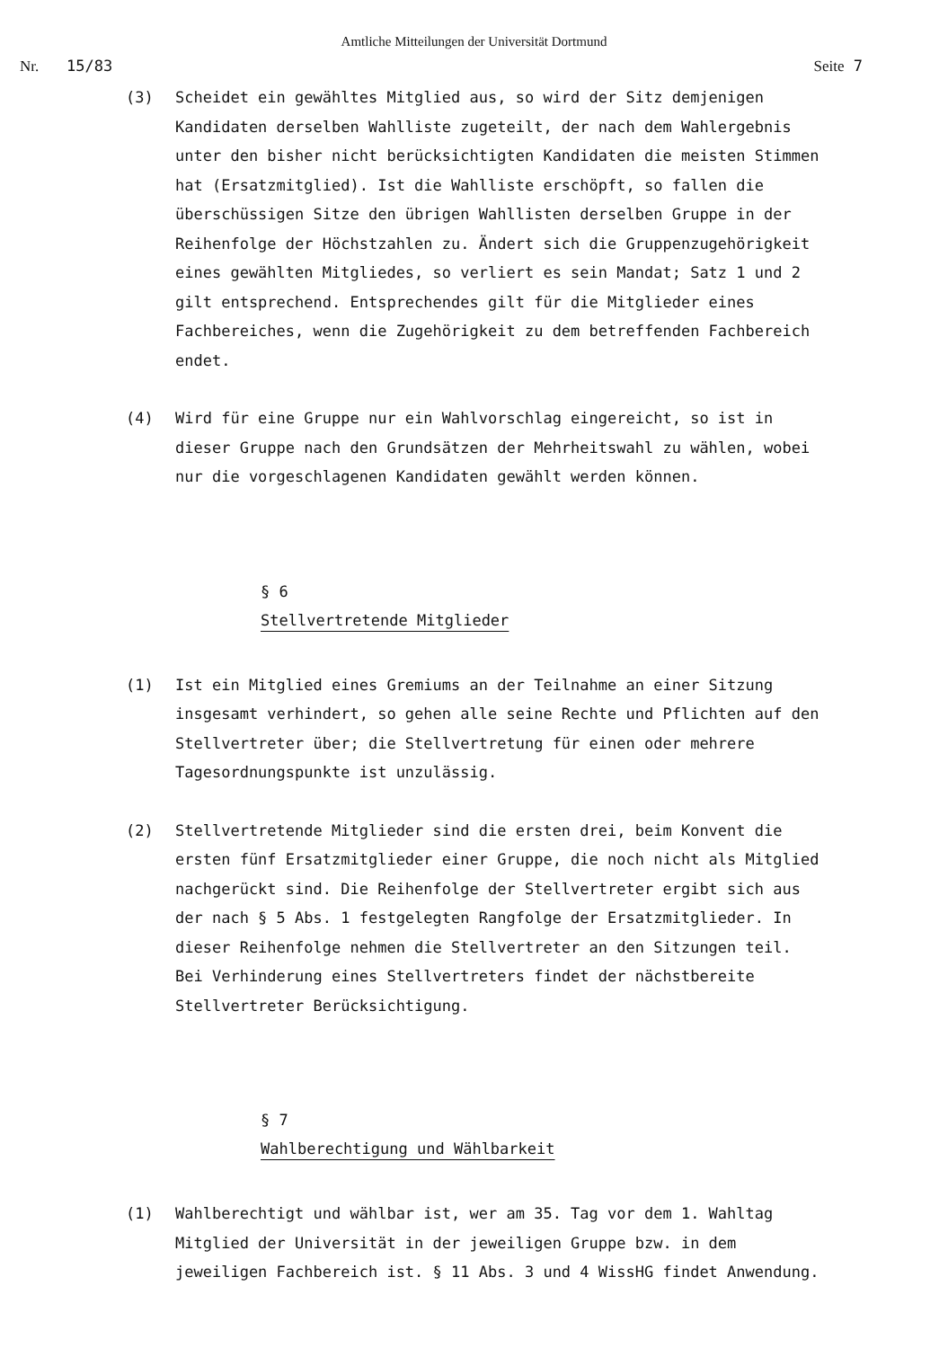Amtliche Mitteilungen der Universität Dortmund
Nr. 15/83 Seite 7
(3) Scheidet ein gewähltes Mitglied aus, so wird der Sitz demjenigen Kandidaten derselben Wahlliste zugeteilt, der nach dem Wahlergebnis unter den bisher nicht berücksichtigten Kandidaten die meisten Stimmen hat (Ersatzmitglied). Ist die Wahlliste erschöpft, so fallen die überschüssigen Sitze den übrigen Wahllisten derselben Gruppe in der Reihenfolge der Höchstzahlen zu. Ändert sich die Gruppenzugehörigkeit eines gewählten Mitgliedes, so verliert es sein Mandat; Satz 1 und 2 gilt entsprechend. Entsprechendes gilt für die Mitglieder eines Fachbereiches, wenn die Zugehörigkeit zu dem betreffenden Fachbereich endet.
(4) Wird für eine Gruppe nur ein Wahlvorschlag eingereicht, so ist in dieser Gruppe nach den Grundsätzen der Mehrheitswahl zu wählen, wobei nur die vorgeschlagenen Kandidaten gewählt werden können.
§ 6
Stellvertretende Mitglieder
(1) Ist ein Mitglied eines Gremiums an der Teilnahme an einer Sitzung insgesamt verhindert, so gehen alle seine Rechte und Pflichten auf den Stellvertreter über; die Stellvertretung für einen oder mehrere Tagesordnungspunkte ist unzulässig.
(2) Stellvertretende Mitglieder sind die ersten drei, beim Konvent die ersten fünf Ersatzmitglieder einer Gruppe, die noch nicht als Mitglied nachgerückt sind. Die Reihenfolge der Stellvertreter ergibt sich aus der nach § 5 Abs. 1 festgelegten Rangfolge der Ersatzmitglieder. In dieser Reihenfolge nehmen die Stellvertreter an den Sitzungen teil. Bei Verhinderung eines Stellvertreters findet der nächstbereite Stellvertreter Berücksichtigung.
§ 7
Wahlberechtigung und Wählbarkeit
(1) Wahlberechtigt und wählbar ist, wer am 35. Tag vor dem 1. Wahltag Mitglied der Universität in der jeweiligen Gruppe bzw. in dem jeweiligen Fachbereich ist. § 11 Abs. 3 und 4 WissHG findet Anwendung.